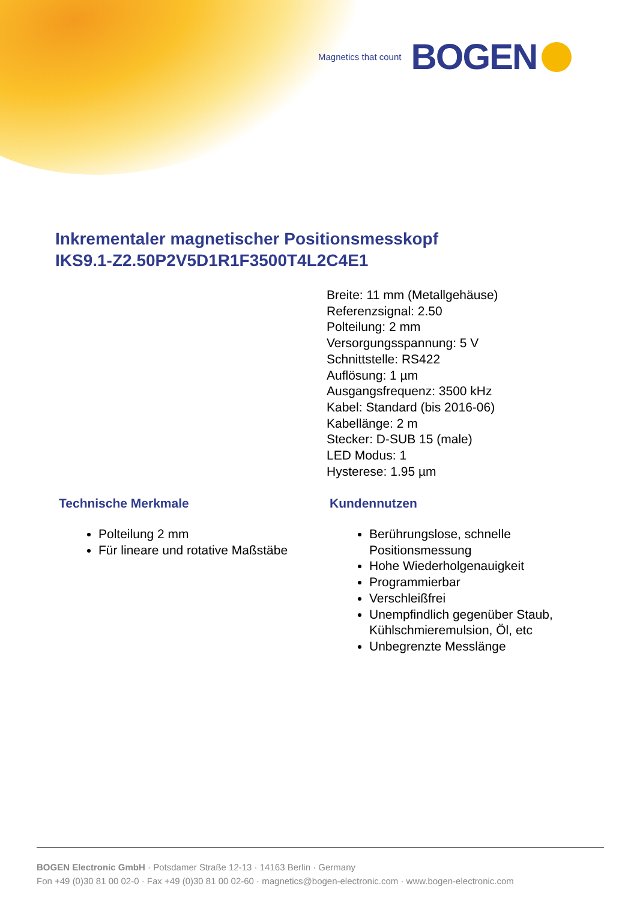Magnetics that count BOGEN
Inkrementaler magnetischer Positionsmesskopf
IKS9.1-Z2.50P2V5D1R1F3500T4L2C4E1
Breite: 11 mm (Metallgehäuse)
Referenzsignal: 2.50
Polteilung: 2 mm
Versorgungsspannung: 5 V
Schnittstelle: RS422
Auflösung: 1 µm
Ausgangsfrequenz: 3500 kHz
Kabel: Standard (bis 2016-06)
Kabellänge: 2 m
Stecker: D-SUB 15 (male)
LED Modus: 1
Hysterese: 1.95 µm
Technische Merkmale
Polteilung 2 mm
Für lineare und rotative Maßstäbe
Kundennutzen
Berührungslose, schnelle Positionsmessung
Hohe Wiederholgenauigkeit
Programmierbar
Verschleißfrei
Unempfindlich gegenüber Staub, Kühlschmieremulsion, Öl, etc
Unbegrenzte Messlänge
BOGEN Electronic GmbH · Potsdamer Straße 12-13 · 14163 Berlin · Germany
Fon +49 (0)30 81 00 02-0 · Fax +49 (0)30 81 00 02-60 · magnetics@bogen-electronic.com · www.bogen-electronic.com